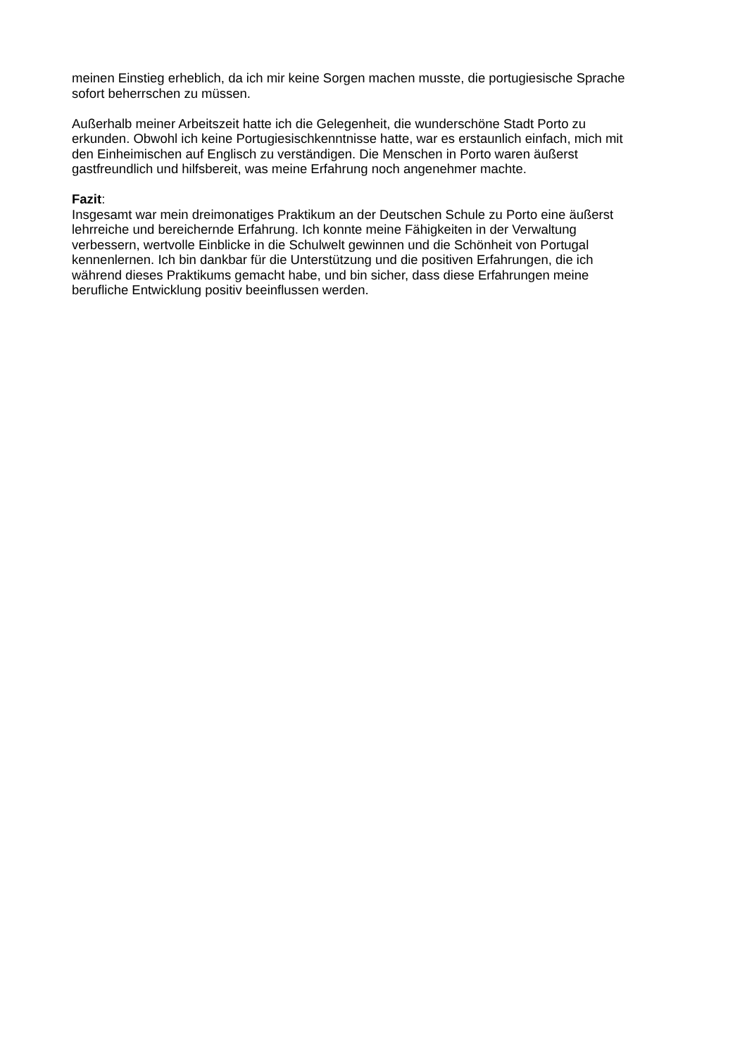meinen Einstieg erheblich, da ich mir keine Sorgen machen musste, die portugiesische Sprache
sofort beherrschen zu müssen.
Außerhalb meiner Arbeitszeit hatte ich die Gelegenheit, die wunderschöne Stadt Porto zu
erkunden. Obwohl ich keine Portugiesischkenntnisse hatte, war es erstaunlich einfach, mich mit
den Einheimischen auf Englisch zu verständigen. Die Menschen in Porto waren äußerst
gastfreundlich und hilfsbereit, was meine Erfahrung noch angenehmer machte.
Fazit:
Insgesamt war mein dreimonatiges Praktikum an der Deutschen Schule zu Porto eine äußerst
lehrreiche und bereichernde Erfahrung. Ich konnte meine Fähigkeiten in der Verwaltung
verbessern, wertvolle Einblicke in die Schulwelt gewinnen und die Schönheit von Portugal
kennenlernen. Ich bin dankbar für die Unterstützung und die positiven Erfahrungen, die ich
während dieses Praktikums gemacht habe, und bin sicher, dass diese Erfahrungen meine
berufliche Entwicklung positiv beeinflussen werden.